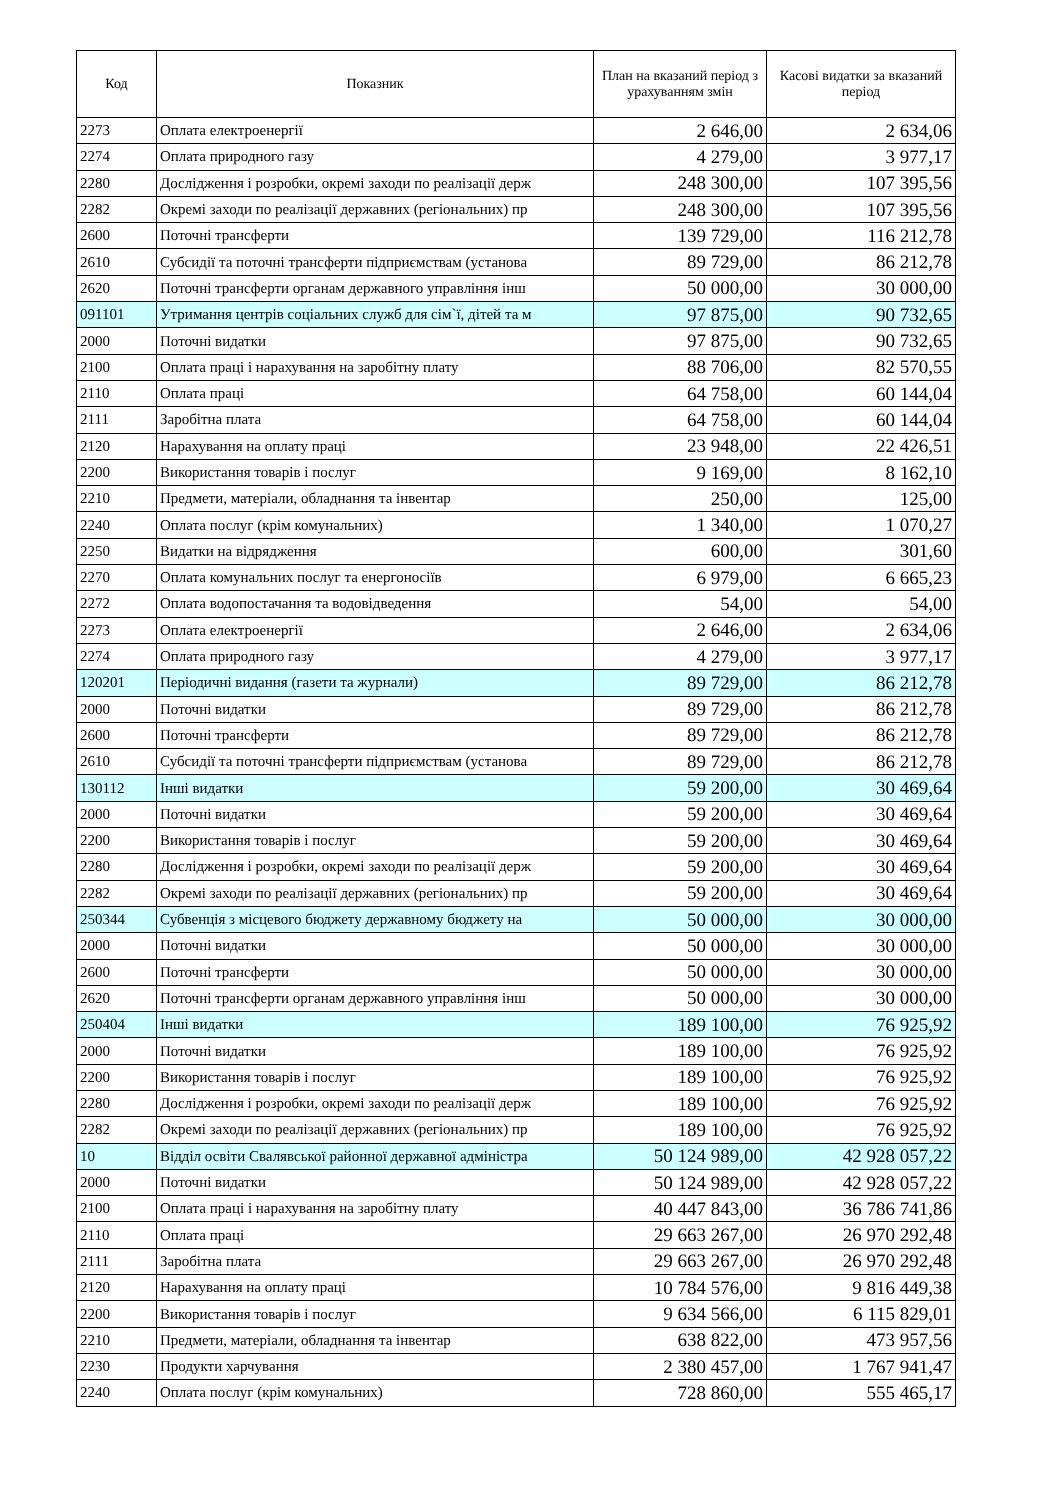| Код | Показник | План на вказаний період з урахуванням змін | Касові видатки за вказаний період |
| --- | --- | --- | --- |
| 2273 | Оплата електроенергії | 2 646,00 | 2 634,06 |
| 2274 | Оплата природного газу | 4 279,00 | 3 977,17 |
| 2280 | Дослідження і розробки, окремі заходи по реалізації держ | 248 300,00 | 107 395,56 |
| 2282 | Окремі заходи по реалізації державних (регіональних) пр | 248 300,00 | 107 395,56 |
| 2600 | Поточні трансферти | 139 729,00 | 116 212,78 |
| 2610 | Субсидії та поточні трансферти підприємствам (установа | 89 729,00 | 86 212,78 |
| 2620 | Поточні трансферти органам державного управління інш | 50 000,00 | 30 000,00 |
| 091101 | Утримання центрів соціальних служб для сім`ї, дітей та м | 97 875,00 | 90 732,65 |
| 2000 | Поточні видатки | 97 875,00 | 90 732,65 |
| 2100 | Оплата праці і нарахування на заробітну плату | 88 706,00 | 82 570,55 |
| 2110 | Оплата праці | 64 758,00 | 60 144,04 |
| 2111 | Заробітна плата | 64 758,00 | 60 144,04 |
| 2120 | Нарахування на оплату праці | 23 948,00 | 22 426,51 |
| 2200 | Використання товарів і послуг | 9 169,00 | 8 162,10 |
| 2210 | Предмети, матеріали, обладнання та інвентар | 250,00 | 125,00 |
| 2240 | Оплата послуг (крім комунальних) | 1 340,00 | 1 070,27 |
| 2250 | Видатки на відрядження | 600,00 | 301,60 |
| 2270 | Оплата комунальних послуг та енергоносіїв | 6 979,00 | 6 665,23 |
| 2272 | Оплата водопостачання та водовідведення | 54,00 | 54,00 |
| 2273 | Оплата електроенергії | 2 646,00 | 2 634,06 |
| 2274 | Оплата природного газу | 4 279,00 | 3 977,17 |
| 120201 | Періодичні видання (газети та журнали) | 89 729,00 | 86 212,78 |
| 2000 | Поточні видатки | 89 729,00 | 86 212,78 |
| 2600 | Поточні трансферти | 89 729,00 | 86 212,78 |
| 2610 | Субсидії та поточні трансферти підприємствам (установа | 89 729,00 | 86 212,78 |
| 130112 | Інші видатки | 59 200,00 | 30 469,64 |
| 2000 | Поточні видатки | 59 200,00 | 30 469,64 |
| 2200 | Використання товарів і послуг | 59 200,00 | 30 469,64 |
| 2280 | Дослідження і розробки, окремі заходи по реалізації держ | 59 200,00 | 30 469,64 |
| 2282 | Окремі заходи по реалізації державних (регіональних) пр | 59 200,00 | 30 469,64 |
| 250344 | Субвенція з місцевого бюджету державному бюджету на | 50 000,00 | 30 000,00 |
| 2000 | Поточні видатки | 50 000,00 | 30 000,00 |
| 2600 | Поточні трансферти | 50 000,00 | 30 000,00 |
| 2620 | Поточні трансферти органам державного управління інш | 50 000,00 | 30 000,00 |
| 250404 | Інші видатки | 189 100,00 | 76 925,92 |
| 2000 | Поточні видатки | 189 100,00 | 76 925,92 |
| 2200 | Використання товарів і послуг | 189 100,00 | 76 925,92 |
| 2280 | Дослідження і розробки, окремі заходи по реалізації держ | 189 100,00 | 76 925,92 |
| 2282 | Окремі заходи по реалізації державних (регіональних) пр | 189 100,00 | 76 925,92 |
| 10 | Відділ освіти Свалявської районної державної адміністра | 50 124 989,00 | 42 928 057,22 |
| 2000 | Поточні видатки | 50 124 989,00 | 42 928 057,22 |
| 2100 | Оплата праці і нарахування на заробітну плату | 40 447 843,00 | 36 786 741,86 |
| 2110 | Оплата праці | 29 663 267,00 | 26 970 292,48 |
| 2111 | Заробітна плата | 29 663 267,00 | 26 970 292,48 |
| 2120 | Нарахування на оплату праці | 10 784 576,00 | 9 816 449,38 |
| 2200 | Використання товарів і послуг | 9 634 566,00 | 6 115 829,01 |
| 2210 | Предмети, матеріали, обладнання та інвентар | 638 822,00 | 473 957,56 |
| 2230 | Продукти харчування | 2 380 457,00 | 1 767 941,47 |
| 2240 | Оплата послуг (крім комунальних) | 728 860,00 | 555 465,17 |